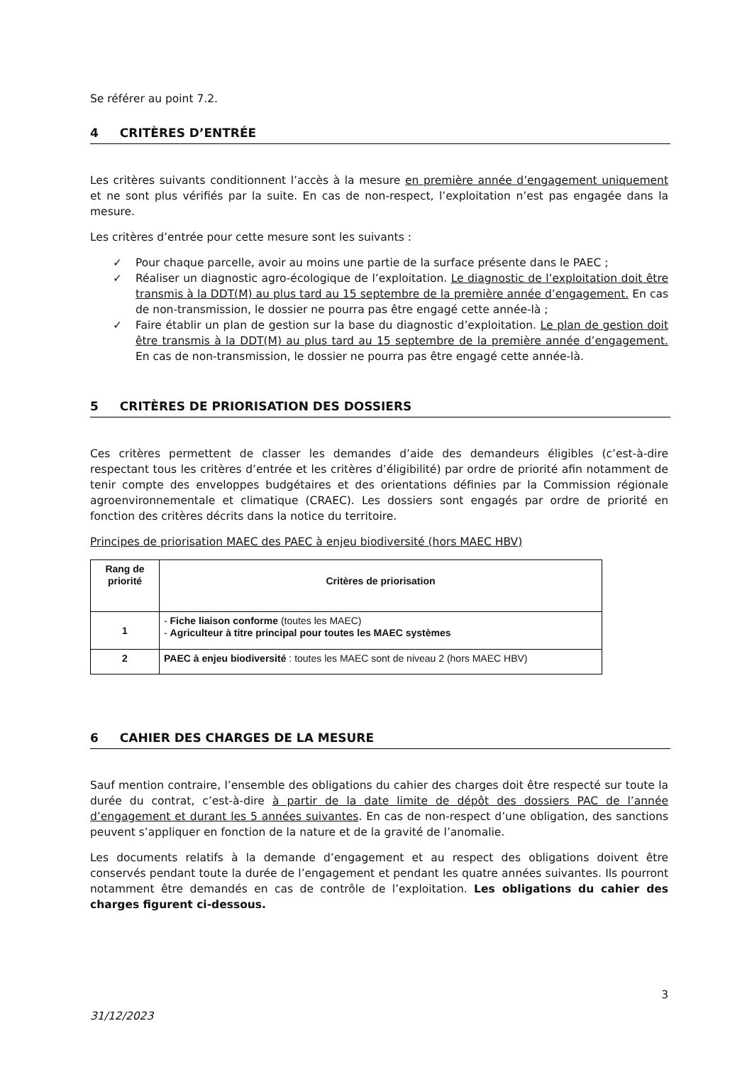Se référer au point 7.2.
4 CRITÈRES D’ENTRÉE
Les critères suivants conditionnent l’accès à la mesure en première année d’engagement uniquement et ne sont plus vérifiés par la suite. En cas de non-respect, l’exploitation n’est pas engagée dans la mesure.
Les critères d’entrée pour cette mesure sont les suivants :
✓ Pour chaque parcelle, avoir au moins une partie de la surface présente dans le PAEC ;
✓ Réaliser un diagnostic agro-écologique de l’exploitation. Le diagnostic de l’exploitation doit être transmis à la DDT(M) au plus tard au 15 septembre de la première année d’engagement. En cas de non-transmission, le dossier ne pourra pas être engagé cette année-là ;
✓ Faire établir un plan de gestion sur la base du diagnostic d’exploitation. Le plan de gestion doit être transmis à la DDT(M) au plus tard au 15 septembre de la première année d’engagement. En cas de non-transmission, le dossier ne pourra pas être engagé cette année-là.
5 CRITÈRES DE PRIORISATION DES DOSSIERS
Ces critères permettent de classer les demandes d’aide des demandeurs éligibles (c’est-à-dire respectant tous les critères d’entrée et les critères d’éligibilité) par ordre de priorité afin notamment de tenir compte des enveloppes budgétaires et des orientations définies par la Commission régionale agroenvironnementale et climatique (CRAEC). Les dossiers sont engagés par ordre de priorité en fonction des critères décrits dans la notice du territoire.
Principes de priorisation MAEC des PAEC à enjeu biodiversité (hors MAEC HBV)
| Rang de priorité | Critères de priorisation |
| --- | --- |
| 1 | - Fiche liaison conforme (toutes les MAEC) - Agriculteur à titre principal pour toutes les MAEC systèmes |
| 2 | PAEC à enjeu biodiversité : toutes les MAEC sont de niveau 2 (hors MAEC HBV) |
6 CAHIER DES CHARGES DE LA MESURE
Sauf mention contraire, l’ensemble des obligations du cahier des charges doit être respecté sur toute la durée du contrat, c’est-à-dire à partir de la date limite de dépôt des dossiers PAC de l’année d’engagement et durant les 5 années suivantes. En cas de non-respect d’une obligation, des sanctions peuvent s’appliquer en fonction de la nature et de la gravité de l’anomalie.
Les documents relatifs à la demande d’engagement et au respect des obligations doivent être conservés pendant toute la durée de l’engagement et pendant les quatre années suivantes. Ils pourront notamment être demandés en cas de contrôle de l’exploitation. Les obligations du cahier des charges figurent ci-dessous.
3
31/12/2023